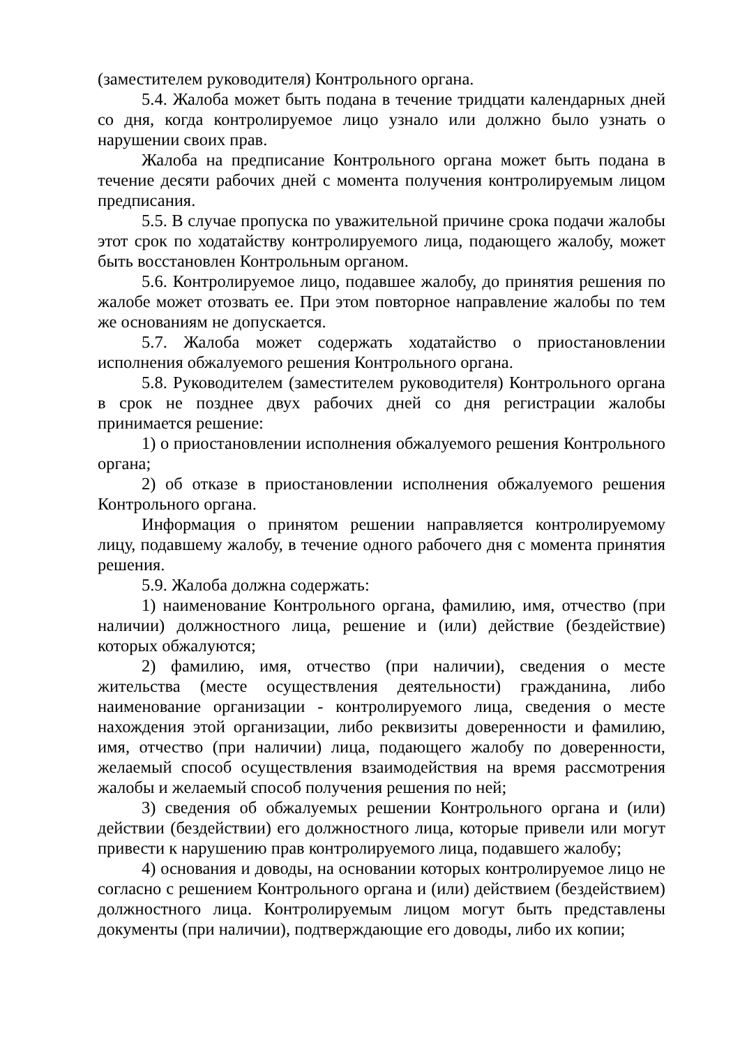(заместителем руководителя) Контрольного органа.
5.4. Жалоба может быть подана в течение тридцати календарных дней со дня, когда контролируемое лицо узнало или должно было узнать о нарушении своих прав.
Жалоба на предписание Контрольного органа может быть подана в течение десяти рабочих дней с момента получения контролируемым лицом предписания.
5.5. В случае пропуска по уважительной причине срока подачи жалобы этот срок по ходатайству контролируемого лица, подающего жалобу, может быть восстановлен Контрольным органом.
5.6. Контролируемое лицо, подавшее жалобу, до принятия решения по жалобе может отозвать ее. При этом повторное направление жалобы по тем же основаниям не допускается.
5.7. Жалоба может содержать ходатайство о приостановлении исполнения обжалуемого решения Контрольного органа.
5.8. Руководителем (заместителем руководителя) Контрольного органа в срок не позднее двух рабочих дней со дня регистрации жалобы принимается решение:
1) о приостановлении исполнения обжалуемого решения Контрольного органа;
2) об отказе в приостановлении исполнения обжалуемого решения Контрольного органа.
Информация о принятом решении направляется контролируемому лицу, подавшему жалобу, в течение одного рабочего дня с момента принятия решения.
5.9. Жалоба должна содержать:
1) наименование Контрольного органа, фамилию, имя, отчество (при наличии) должностного лица, решение и (или) действие (бездействие) которых обжалуются;
2) фамилию, имя, отчество (при наличии), сведения о месте жительства (месте осуществления деятельности) гражданина, либо наименование организации - контролируемого лица, сведения о месте нахождения этой организации, либо реквизиты доверенности и фамилию, имя, отчество (при наличии) лица, подающего жалобу по доверенности, желаемый способ осуществления взаимодействия на время рассмотрения жалобы и желаемый способ получения решения по ней;
3) сведения об обжалуемых решении Контрольного органа и (или) действии (бездействии) его должностного лица, которые привели или могут привести к нарушению прав контролируемого лица, подавшего жалобу;
4) основания и доводы, на основании которых контролируемое лицо не согласно с решением Контрольного органа и (или) действием (бездействием) должностного лица. Контролируемым лицом могут быть представлены документы (при наличии), подтверждающие его доводы, либо их копии;